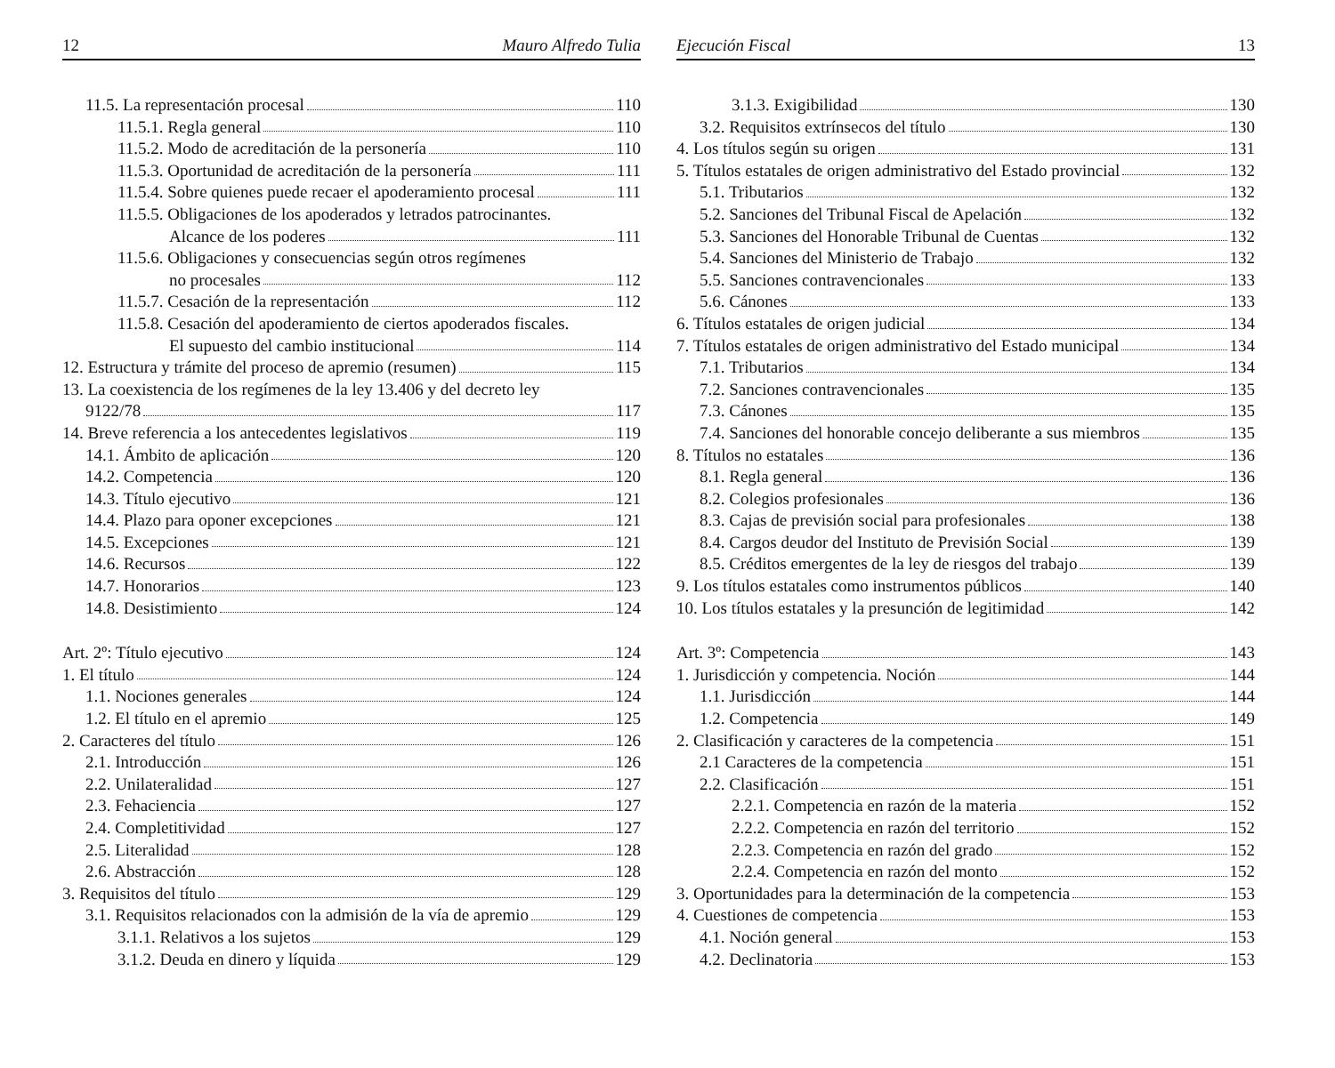12 Mauro Alfredo Tulia
11.5. La representación procesal 110
11.5.1. Regla general 110
11.5.2. Modo de acreditación de la personería 110
11.5.3. Oportunidad de acreditación de la personería 111
11.5.4. Sobre quienes puede recaer el apoderamiento procesal 111
11.5.5. Obligaciones de los apoderados y letrados patrocinantes.
Alcance de los poderes 111
11.5.6. Obligaciones y consecuencias según otros regímenes
no procesales 112
11.5.7. Cesación de la representación 112
11.5.8. Cesación del apoderamiento de ciertos apoderados fiscales.
El supuesto del cambio institucional 114
12. Estructura y trámite del proceso de apremio (resumen) 115
13. La coexistencia de los regímenes de la ley 13.406 y del decreto ley
9122/78 117
14. Breve referencia a los antecedentes legislativos 119
14.1. Ámbito de aplicación 120
14.2. Competencia 120
14.3. Título ejecutivo 121
14.4. Plazo para oponer excepciones 121
14.5. Excepciones 121
14.6. Recursos 122
14.7. Honorarios 123
14.8. Desistimiento 124
Art. 2º: Título ejecutivo 124
1. El título 124
1.1. Nociones generales 124
1.2. El título en el apremio 125
2. Caracteres del título 126
2.1. Introducción 126
2.2. Unilateralidad 127
2.3. Fehaciencia 127
2.4. Completitividad 127
2.5. Literalidad 128
2.6. Abstracción 128
3. Requisitos del título 129
3.1. Requisitos relacionados con la admisión de la vía de apremio 129
3.1.1. Relativos a los sujetos 129
3.1.2. Deuda en dinero y líquida 129
Ejecución Fiscal 13
3.1.3. Exigibilidad 130
3.2. Requisitos extrínsecos del título 130
4. Los títulos según su origen 131
5. Títulos estatales de origen administrativo del Estado provincial 132
5.1. Tributarios 132
5.2. Sanciones del Tribunal Fiscal de Apelación 132
5.3. Sanciones del Honorable Tribunal de Cuentas 132
5.4. Sanciones del Ministerio de Trabajo 132
5.5. Sanciones contravencionales 133
5.6. Cánones 133
6. Títulos estatales de origen judicial 134
7. Títulos estatales de origen administrativo del Estado municipal 134
7.1. Tributarios 134
7.2. Sanciones contravencionales 135
7.3. Cánones 135
7.4. Sanciones del honorable concejo deliberante a sus miembros 135
8. Títulos no estatales 136
8.1. Regla general 136
8.2. Colegios profesionales 136
8.3. Cajas de previsión social para profesionales 138
8.4. Cargos deudor del Instituto de Previsión Social 139
8.5. Créditos emergentes de la ley de riesgos del trabajo 139
9. Los títulos estatales como instrumentos públicos 140
10. Los títulos estatales y la presunción de legitimidad 142
Art. 3º: Competencia 143
1. Jurisdicción y competencia. Noción 144
1.1. Jurisdicción 144
1.2. Competencia 149
2. Clasificación y caracteres de la competencia 151
2.1 Caracteres de la competencia 151
2.2. Clasificación 151
2.2.1. Competencia en razón de la materia 152
2.2.2. Competencia en razón del territorio 152
2.2.3. Competencia en razón del grado 152
2.2.4. Competencia en razón del monto 152
3. Oportunidades para la determinación de la competencia 153
4. Cuestiones de competencia 153
4.1. Noción general 153
4.2. Declinatoria 153